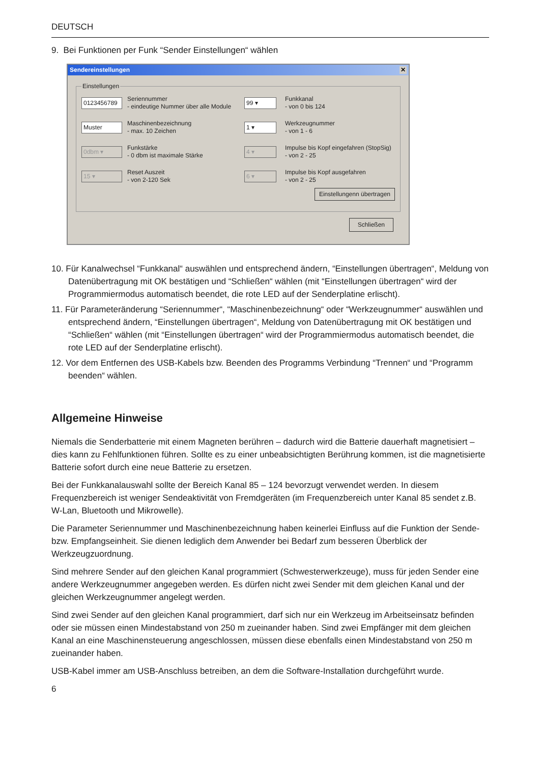DEUTSCH
9. Bei Funktionen per Funk “Sender Einstellungen“ wählen
Sendereinstellungen ✕
Einstellungen
0123456789
Seriennummer
- eindeutige Nummer über alle Module
99 ▾
Funkkanal
- von 0 bis 124
Muster
Maschinenbezeichnung
- max. 10 Zeichen
1 ▾
Werkzeugnummer
- von 1 - 6
0dbm ▾
Funkstärke
- 0 dbm ist maximale Stärke
4 ▾
Impulse bis Kopf eingefahren (StopSig)
- von 2 - 25
15 ▾
Reset Auszeit
- von 2-120 Sek
6 ▾
Impulse bis Kopf ausgefahren
- von 2 - 25
Einstellungenn übertragen
Schließen
10. Für Kanalwechsel “Funkkanal“ auswählen und entsprechend ändern, “Einstellungen übertragen“, Meldung von Datenübertragung mit OK bestätigen und “Schließen“ wählen (mit “Einstellungen übertragen“ wird der Programmiermodus automatisch beendet, die rote LED auf der Senderplatine erlischt).
11. Für Parameteränderung “Seriennummer“, “Maschinenbezeichnung“ oder “Werkzeugnummer“ auswählen und entsprechend ändern, “Einstellungen übertragen“, Meldung von Datenübertragung mit OK bestätigen und “Schließen“ wählen (mit “Einstellungen übertragen“ wird der Programmiermodus automatisch beendet, die rote LED auf der Senderplatine erlischt).
12. Vor dem Entfernen des USB-Kabels bzw. Beenden des Programms Verbindung “Trennen“ und “Programm beenden“ wählen.
Allgemeine Hinweise
Niemals die Senderbatterie mit einem Magneten berühren – dadurch wird die Batterie dauerhaft magnetisiert – dies kann zu Fehlfunktionen führen. Sollte es zu einer unbeabsichtigten Berührung kommen, ist die magnetisierte Batterie sofort durch eine neue Batterie zu ersetzen.
Bei der Funkkanalauswahl sollte der Bereich Kanal 85 – 124 bevorzugt verwendet werden. In diesem Frequenzbereich ist weniger Sendeaktivität von Fremdgeräten (im Frequenzbereich unter Kanal 85 sendet z.B. W-Lan, Bluetooth und Mikrowelle).
Die Parameter Seriennummer und Maschinenbezeichnung haben keinerlei Einfluss auf die Funktion der Sende- bzw. Empfangseinheit. Sie dienen lediglich dem Anwender bei Bedarf zum besseren Überblick der Werkzeugzuordnung.
Sind mehrere Sender auf den gleichen Kanal programmiert (Schwesterwerkzeuge), muss für jeden Sender eine andere Werkzeugnummer angegeben werden. Es dürfen nicht zwei Sender mit dem gleichen Kanal und der gleichen Werkzeugnummer angelegt werden.
Sind zwei Sender auf den gleichen Kanal programmiert, darf sich nur ein Werkzeug im Arbeitseinsatz befinden oder sie müssen einen Mindestabstand von 250 m zueinander haben. Sind zwei Empfänger mit dem gleichen Kanal an eine Maschinensteuerung angeschlossen, müssen diese ebenfalls einen Mindestabstand von 250 m zueinander haben.
USB-Kabel immer am USB-Anschluss betreiben, an dem die Software-Installation durchgeführt wurde.
6